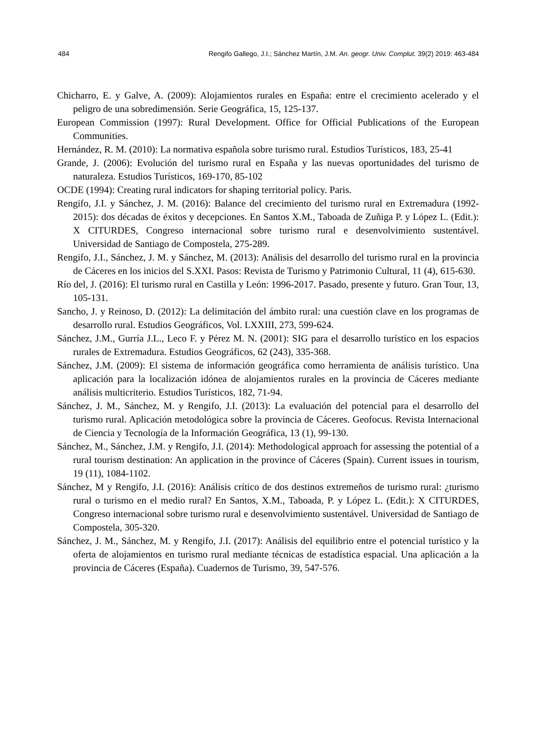484 Rengifo Gallego, J.I.; Sánchez Martín, J.M. An. geogr. Univ. Complut. 39(2) 2019: 463-484
Chicharro, E. y Galve, A. (2009): Alojamientos rurales en España: entre el crecimiento acelerado y el peligro de una sobredimensión. Serie Geográfica, 15, 125-137.
European Commission (1997): Rural Development. Office for Official Publications of the European Communities.
Hernández, R. M. (2010): La normativa española sobre turismo rural. Estudios Turísticos, 183, 25-41
Grande, J. (2006): Evolución del turismo rural en España y las nuevas oportunidades del turismo de naturaleza. Estudios Turísticos, 169-170, 85-102
OCDE (1994): Creating rural indicators for shaping territorial policy. Paris.
Rengifo, J.I. y Sánchez, J. M. (2016): Balance del crecimiento del turismo rural en Extremadura (1992-2015): dos décadas de éxitos y decepciones. En Santos X.M., Taboada de Zuñiga P. y López L. (Edit.): X CITURDES, Congreso internacional sobre turismo rural e desenvolvimiento sustentável. Universidad de Santiago de Compostela, 275-289.
Rengifo, J.I., Sánchez, J. M. y Sánchez, M. (2013): Análisis del desarrollo del turismo rural en la provincia de Cáceres en los inicios del S.XXI. Pasos: Revista de Turismo y Patrimonio Cultural, 11 (4), 615-630.
Río del, J. (2016): El turismo rural en Castilla y León: 1996-2017. Pasado, presente y futuro. Gran Tour, 13, 105-131.
Sancho, J. y Reinoso, D. (2012): La delimitación del ámbito rural: una cuestión clave en los programas de desarrollo rural. Estudios Geográficos, Vol. LXXIII, 273, 599-624.
Sánchez, J.M., Gurría J.L., Leco F. y Pérez M. N. (2001): SIG para el desarrollo turístico en los espacios rurales de Extremadura. Estudios Geográficos, 62 (243), 335-368.
Sánchez, J.M. (2009): El sistema de información geográfica como herramienta de análisis turístico. Una aplicación para la localización idónea de alojamientos rurales en la provincia de Cáceres mediante análisis multicriterio. Estudios Turísticos, 182, 71-94.
Sánchez, J. M., Sánchez, M. y Rengifo, J.I. (2013): La evaluación del potencial para el desarrollo del turismo rural. Aplicación metodológica sobre la provincia de Cáceres. Geofocus. Revista Internacional de Ciencia y Tecnología de la Información Geográfica, 13 (1), 99-130.
Sánchez, M., Sánchez, J.M. y Rengifo, J.I. (2014): Methodological approach for assessing the potential of a rural tourism destination: An application in the province of Cáceres (Spain). Current issues in tourism, 19 (11), 1084-1102.
Sánchez, M y Rengifo, J.I. (2016): Análisis crítico de dos destinos extremeños de turismo rural: ¿turismo rural o turismo en el medio rural? En Santos, X.M., Taboada, P. y López L. (Edit.): X CITURDES, Congreso internacional sobre turismo rural e desenvolvimiento sustentável. Universidad de Santiago de Compostela, 305-320.
Sánchez, J. M., Sánchez, M. y Rengifo, J.I. (2017): Análisis del equilibrio entre el potencial turístico y la oferta de alojamientos en turismo rural mediante técnicas de estadística espacial. Una aplicación a la provincia de Cáceres (España). Cuadernos de Turismo, 39, 547-576.